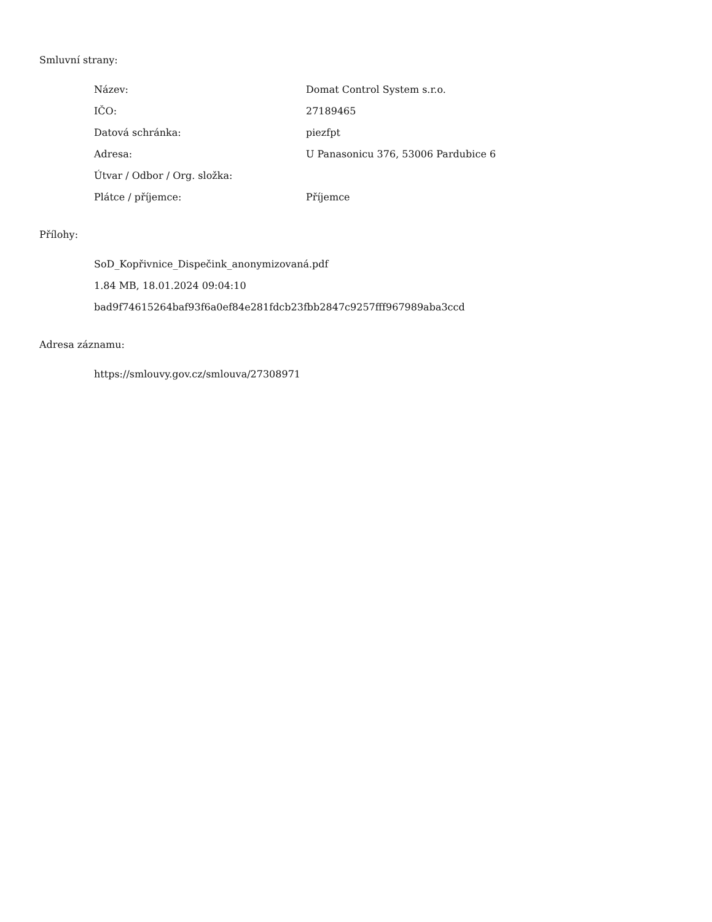Smluvní strany:
| Název: | Domat Control System s.r.o. |
| IČO: | 27189465 |
| Datová schránka: | piezfpt |
| Adresa: | U Panasonicu 376, 53006 Pardubice 6 |
| Útvar / Odbor / Org. složka: | |
| Plátce / příjemce: | Příjemce |
Přílohy:
SoD_Kopřivnice_Dispečink_anonymizovaná.pdf
1.84 MB, 18.01.2024 09:04:10
bad9f74615264baf93f6a0ef84e281fdcb23fbb2847c9257fff967989aba3ccd
Adresa záznamu:
https://smlouvy.gov.cz/smlouva/27308971